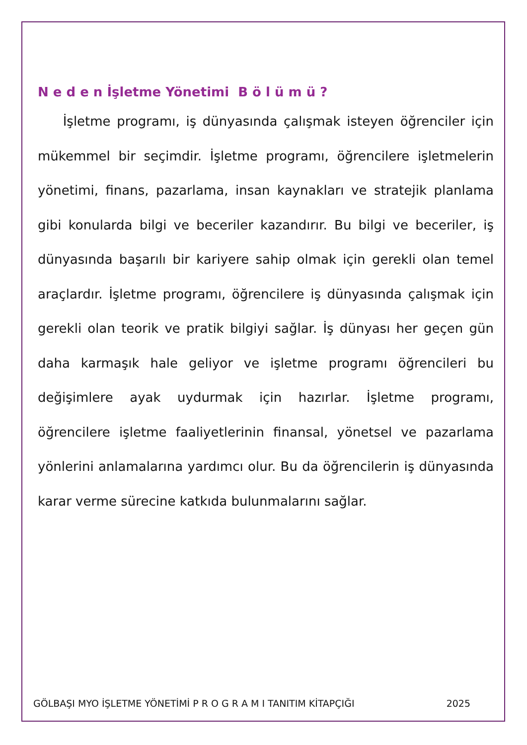N e d e n İşletme Yönetimi B ö l ü m ü ?
İşletme programı, iş dünyasında çalışmak isteyen öğrenciler için mükemmel bir seçimdir. İşletme programı, öğrencilere işletmelerin yönetimi, finans, pazarlama, insan kaynakları ve stratejik planlama gibi konularda bilgi ve beceriler kazandırır. Bu bilgi ve beceriler, iş dünyasında başarılı bir kariyere sahip olmak için gerekli olan temel araçlardır. İşletme programı, öğrencilere iş dünyasında çalışmak için gerekli olan teorik ve pratik bilgiyi sağlar. İş dünyası her geçen gün daha karmaşık hale geliyor ve işletme programı öğrencileri bu değişimlere ayak uydurmak için hazırlar. İşletme programı, öğrencilere işletme faaliyetlerinin finansal, yönetsel ve pazarlama yönlerini anlamalarına yardımcı olur. Bu da öğrencilerin iş dünyasında karar verme sürecine katkıda bulunmalarını sağlar.
GÖLBAŞI MYO İŞLETME YÖNETİMİ P R O G R A M I TANITIM KİTAPÇIĞI 2025